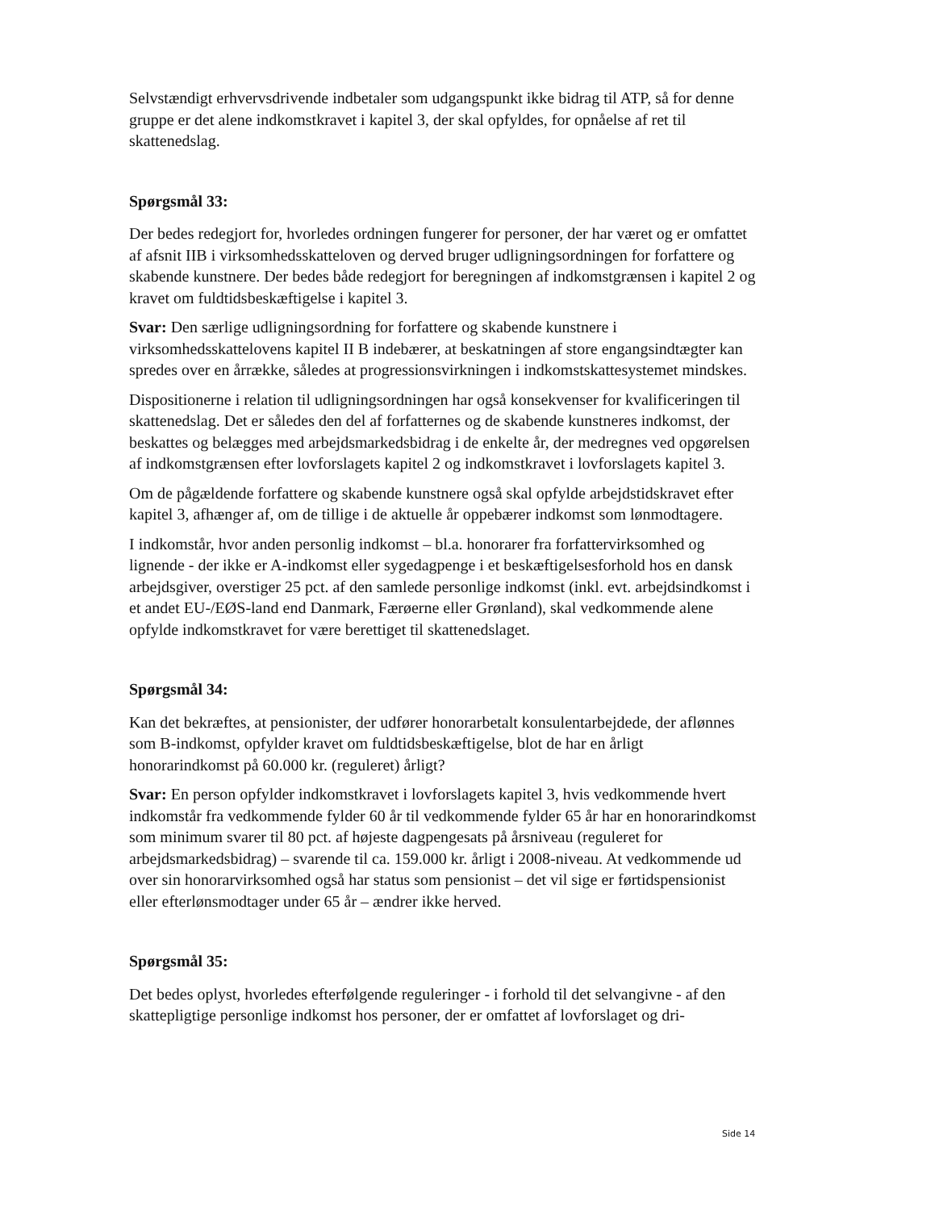Selvstændigt erhvervsdrivende indbetaler som udgangspunkt ikke bidrag til ATP, så for denne gruppe er det alene indkomstkravet i kapitel 3, der skal opfyldes, for opnåelse af ret til skattenedslag.
Spørgsmål 33:
Der bedes redegjort for, hvorledes ordningen fungerer for personer, der har været og er omfattet af afsnit IIB i virksomhedsskatteloven og derved bruger udligningsordningen for forfattere og skabende kunstnere. Der bedes både redegjort for beregningen af indkomstgrænsen i kapitel 2 og kravet om fuldtidsbeskæftigelse i kapitel 3.
Svar: Den særlige udligningsordning for forfattere og skabende kunstnere i virksomhedsskattelovens kapitel II B indebærer, at beskatningen af store engangsindtægter kan spredes over en årrække, således at progressionsvirkningen i indkomstskattesystemet mindskes.
Dispositionerne i relation til udligningsordningen har også konsekvenser for kvalificeringen til skattenedslag. Det er således den del af forfatternes og de skabende kunstneres indkomst, der beskattes og belægges med arbejdsmarkedsbidrag i de enkelte år, der medregnes ved opgørelsen af indkomstgrænsen efter lovforslagets kapitel 2 og indkomstkravet i lovforslagets kapitel 3.
Om de pågældende forfattere og skabende kunstnere også skal opfylde arbejdstidskravet efter kapitel 3, afhænger af, om de tillige i de aktuelle år oppebærer indkomst som lønmodtagere.
I indkomstår, hvor anden personlig indkomst – bl.a. honorarer fra forfattervirksomhed og lignende - der ikke er A-indkomst eller sygedagpenge i et beskæftigelsesforhold hos en dansk arbejdsgiver, overstiger 25 pct. af den samlede personlige indkomst (inkl. evt. arbejdsindkomst i et andet EU-/EØS-land end Danmark, Færøerne eller Grønland), skal vedkommende alene opfylde indkomstkravet for være berettiget til skattenedslaget.
Spørgsmål 34:
Kan det bekræftes, at pensionister, der udfører honorarbetalt konsulentarbejdede, der aflønnes som B-indkomst, opfylder kravet om fuldtidsbeskæftigelse, blot de har en årligt honorarindkomst på 60.000 kr. (reguleret) årligt?
Svar: En person opfylder indkomstkravet i lovforslagets kapitel 3, hvis vedkommende hvert indkomstår fra vedkommende fylder 60 år til vedkommende fylder 65 år har en honorarindkomst som minimum svarer til 80 pct. af højeste dagpengesats på årsniveau (reguleret for arbejdsmarkedsbidrag) – svarende til ca. 159.000 kr. årligt i 2008-niveau. At vedkommende ud over sin honorarvirksomhed også har status som pensionist – det vil sige er førtidspensionist eller efterlønsmodtager under 65 år – ændrer ikke herved.
Spørgsmål 35:
Det bedes oplyst, hvorledes efterfølgende reguleringer - i forhold til det selvangivne - af den skattepligtige personlige indkomst hos personer, der er omfattet af lovforslaget og dri-
Side 14